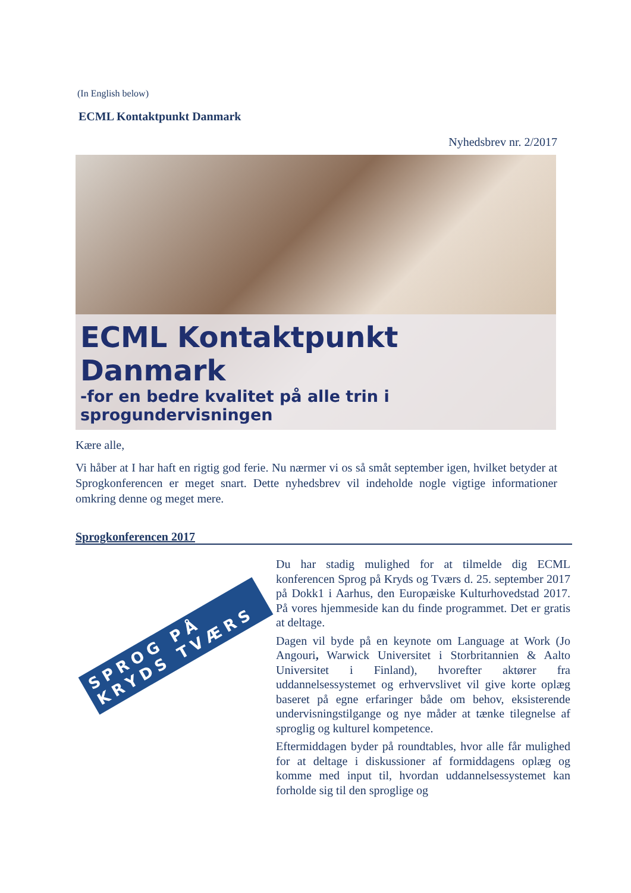(In English below)
ECML Kontaktpunkt Danmark
Nyhedsbrev nr. 2/2017
ECML Kontaktpunkt Danmark
-for en bedre kvalitet på alle trin i sprogundervisningen
Kære alle,
Vi håber at I har haft en rigtig god ferie. Nu nærmer vi os så småt september igen, hvilket betyder at Sprogkonferencen er meget snart. Dette nyhedsbrev vil indeholde nogle vigtige informationer omkring denne og meget mere.
Sprogkonferencen 2017
SPROG PÅ KRYDS TVÆRS
Du har stadig mulighed for at tilmelde dig ECML konferencen Sprog på Kryds og Tværs d. 25. september 2017 på Dokk1 i Aarhus, den Europæiske Kulturhovedstad 2017. På vores hjemmeside kan du finde programmet. Det er gratis at deltage.
Dagen vil byde på en keynote om Language at Work (Jo Angouri, Warwick Universitet i Storbritannien & Aalto Universitet i Finland), hvorefter aktører fra uddannelsessystemet og erhvervslivet vil give korte oplæg baseret på egne erfaringer både om behov, eksisterende undervisningstilgange og nye måder at tænke tilegnelse af sproglig og kulturel kompetence.
Eftermiddagen byder på roundtables, hvor alle får mulighed for at deltage i diskussioner af formiddagens oplæg og komme med input til, hvordan uddannelsessystemet kan forholde sig til den sproglige og